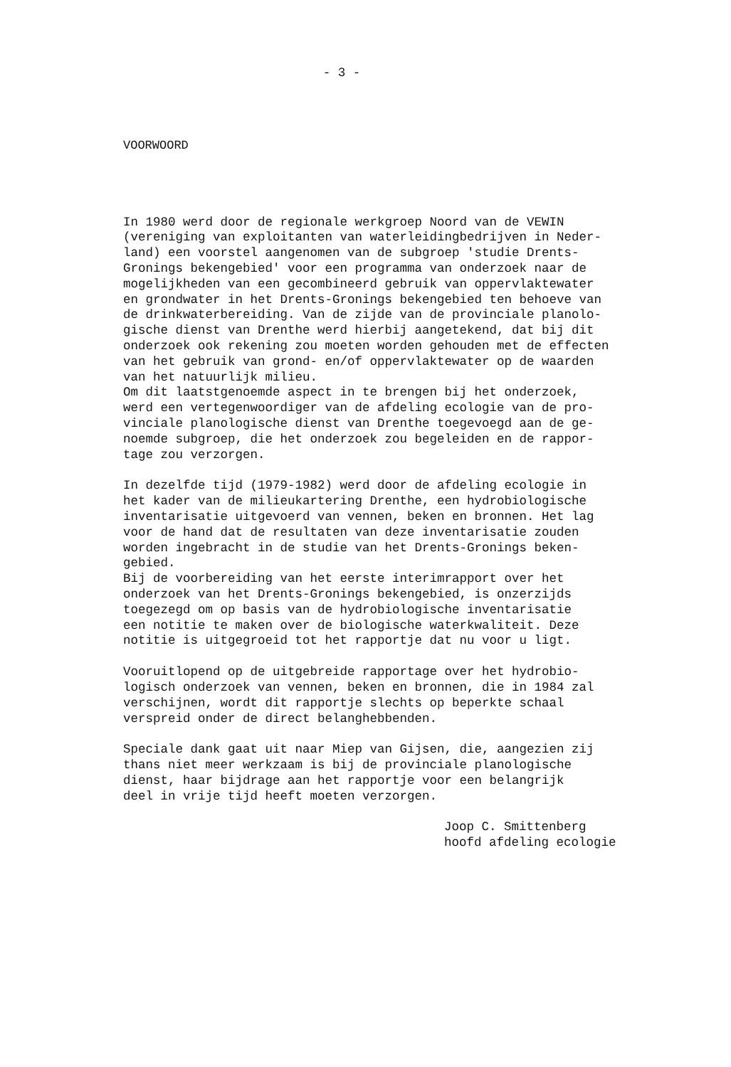- 3 -
VOORWOORD
In 1980 werd door de regionale werkgroep Noord van de VEWIN (vereniging van exploitanten van waterleidingbedrijven in Neder- land) een voorstel aangenomen van de subgroep 'studie Drents- Gronings bekengebied' voor een programma van onderzoek naar de mogelijkheden van een gecombineerd gebruik van oppervlaktewater en grondwater in het Drents-Gronings bekengebied ten behoeve van de drinkwaterbereiding. Van de zijde van de provinciale planolo- gische dienst van Drenthe werd hierbij aangetekend, dat bij dit onderzoek ook rekening zou moeten worden gehouden met de effecten van het gebruik van grond- en/of oppervlaktewater op de waarden van het natuurlijk milieu. Om dit laatstgenoemde aspect in te brengen bij het onderzoek, werd een vertegenwoordiger van de afdeling ecologie van de pro- vinciale planologische dienst van Drenthe toegevoegd aan de ge- noemde subgroep, die het onderzoek zou begeleiden en de rappor- tage zou verzorgen.
In dezelfde tijd (1979-1982) werd door de afdeling ecologie in het kader van de milieukartering Drenthe, een hydrobiologische inventarisatie uitgevoerd van vennen, beken en bronnen. Het lag voor de hand dat de resultaten van deze inventarisatie zouden worden ingebracht in de studie van het Drents-Gronings beken- gebied. Bij de voorbereiding van het eerste interimrapport over het onderzoek van het Drents-Gronings bekengebied, is onzerzijds toegezegd om op basis van de hydrobiologische inventarisatie een notitie te maken over de biologische waterkwaliteit. Deze notitie is uitgegroeid tot het rapportje dat nu voor u ligt.
Vooruitlopend op de uitgebreide rapportage over het hydrobio- logisch onderzoek van vennen, beken en bronnen, die in 1984 zal verschijnen, wordt dit rapportje slechts op beperkte schaal verspreid onder de direct belanghebbenden.
Speciale dank gaat uit naar Miep van Gijsen, die, aangezien zij thans niet meer werkzaam is bij de provinciale planologische dienst, haar bijdrage aan het rapportje voor een belangrijk deel in vrije tijd heeft moeten verzorgen.
Joop C. Smittenberg hoofd afdeling ecologie